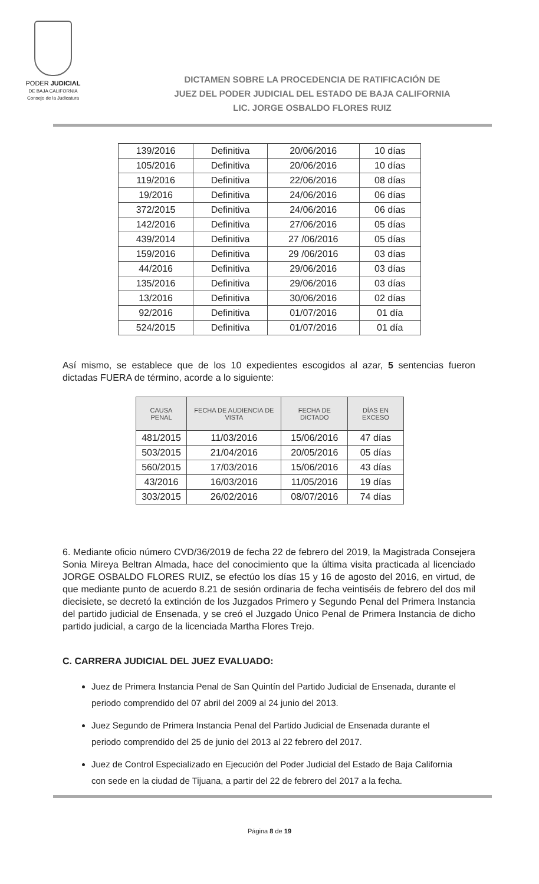PODER JUDICIAL
DE BAJA CALIFORNIA
Consejo de la Judicatura
DICTAMEN SOBRE LA PROCEDENCIA DE RATIFICACIÓN DE
JUEZ DEL PODER JUDICIAL DEL ESTADO DE BAJA CALIFORNIA
LIC. JORGE OSBALDO FLORES RUIZ
| 139/2016 | Definitiva | 20/06/2016 | 10 días |
| 105/2016 | Definitiva | 20/06/2016 | 10 días |
| 119/2016 | Definitiva | 22/06/2016 | 08 días |
| 19/2016 | Definitiva | 24/06/2016 | 06 días |
| 372/2015 | Definitiva | 24/06/2016 | 06 días |
| 142/2016 | Definitiva | 27/06/2016 | 05 días |
| 439/2014 | Definitiva | 27 /06/2016 | 05 días |
| 159/2016 | Definitiva | 29 /06/2016 | 03 días |
| 44/2016 | Definitiva | 29/06/2016 | 03 días |
| 135/2016 | Definitiva | 29/06/2016 | 03 días |
| 13/2016 | Definitiva | 30/06/2016 | 02 días |
| 92/2016 | Definitiva | 01/07/2016 | 01 día |
| 524/2015 | Definitiva | 01/07/2016 | 01 día |
Así mismo, se establece que de los 10 expedientes escogidos al azar, 5 sentencias fueron dictadas FUERA de término, acorde a lo siguiente:
| CAUSA PENAL | FECHA DE AUDIENCIA DE VISTA | FECHA DE DICTADO | DÍAS EN EXCESO |
| --- | --- | --- | --- |
| 481/2015 | 11/03/2016 | 15/06/2016 | 47 días |
| 503/2015 | 21/04/2016 | 20/05/2016 | 05 días |
| 560/2015 | 17/03/2016 | 15/06/2016 | 43 días |
| 43/2016 | 16/03/2016 | 11/05/2016 | 19 días |
| 303/2015 | 26/02/2016 | 08/07/2016 | 74 días |
6. Mediante oficio número CVD/36/2019 de fecha 22 de febrero del 2019, la Magistrada Consejera Sonia Mireya Beltran Almada, hace del conocimiento que la última visita practicada al licenciado JORGE OSBALDO FLORES RUIZ, se efectúo los días 15 y 16 de agosto del 2016, en virtud, de que mediante punto de acuerdo 8.21 de sesión ordinaria de fecha veintiséis de febrero del dos mil diecisiete, se decretó la extinción de los Juzgados Primero y Segundo Penal del Primera Instancia del partido judicial de Ensenada, y se creó el Juzgado Único Penal de Primera Instancia de dicho partido judicial, a cargo de la licenciada Martha Flores Trejo.
C. CARRERA JUDICIAL DEL JUEZ EVALUADO:
Juez de Primera Instancia Penal de San Quintín del Partido Judicial de Ensenada, durante el periodo comprendido del 07 abril del 2009 al 24 junio del 2013.
Juez Segundo de Primera Instancia Penal del Partido Judicial de Ensenada durante el periodo comprendido del 25 de junio del 2013 al 22 febrero del 2017.
Juez de Control Especializado en Ejecución del Poder Judicial del Estado de Baja California con sede en la ciudad de Tijuana, a partir del 22 de febrero del 2017 a la fecha.
Página 8 de 19